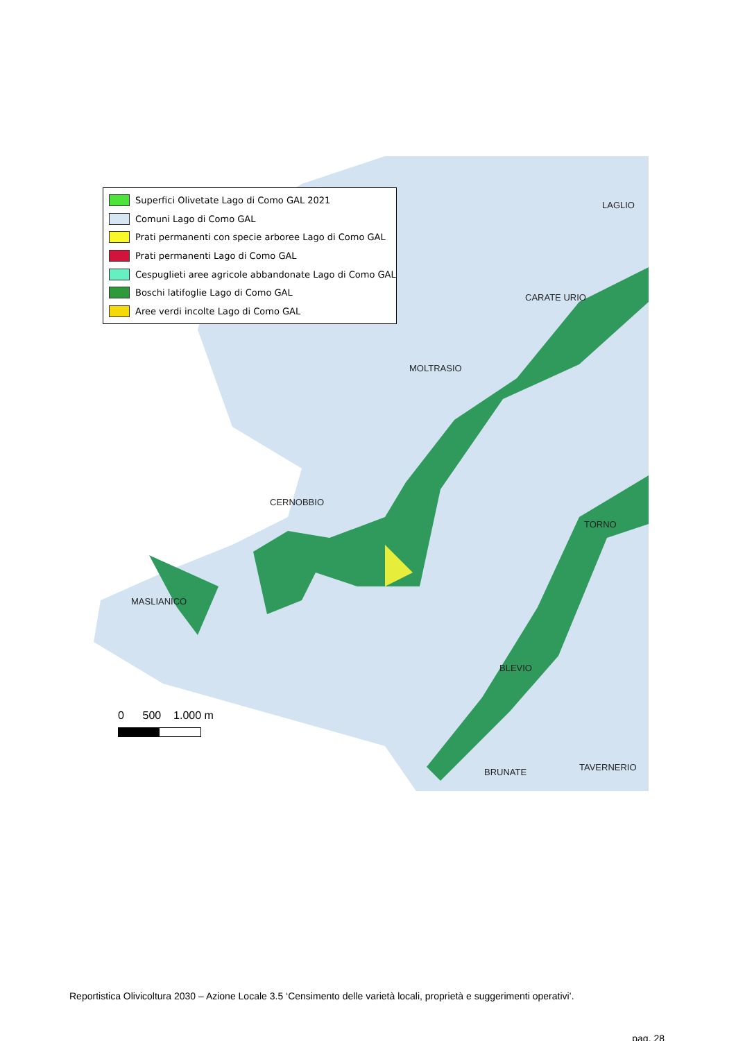Superfici Olivetate Lago di Como GAL 2021
Comuni Lago di Como GAL
Prati permanenti con specie arboree Lago di Como GAL
Prati permanenti Lago di Como GAL
Cespuglieti aree agricole abbandonate Lago di Como GAL
Boschi latifoglie Lago di Como GAL
Aree verdi incolte Lago di Como GAL
LAGLIO
CARATE URIO
MOLTRASIO
CERNOBBIO
TORNO
MASLIANICO
BLEVIO
BRUNATE TAVERNERIO
0 500 1.000 m
Reportistica Olivicoltura 2030 – Azione Locale 3.5 ‘Censimento delle varietà locali, proprietà e suggerimenti operativi’.
pag. 28